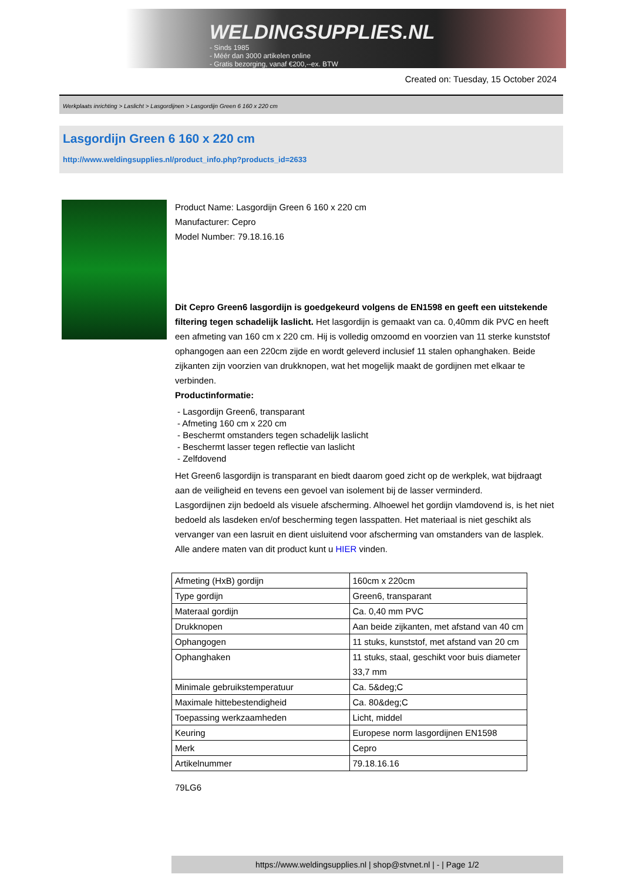WELDINGSUPPLIES.NL
- Sinds 1985
- Méér dan 3000 artikelen online
- Gratis bezorging, vanaf €200,--ex. BTW
Created on: Tuesday, 15 October 2024
Werkplaats inrichting > Laslicht > Lasgordijnen > Lasgordijn Green 6 160 x 220 cm
Lasgordijn Green 6 160 x 220 cm
http://www.weldingsupplies.nl/product_info.php?products_id=2633
Product Name: Lasgordijn Green 6 160 x 220 cm
Manufacturer: Cepro
Model Number: 79.18.16.16
Dit Cepro Green6 lasgordijn is goedgekeurd volgens de EN1598 en geeft een uitstekende filtering tegen schadelijk laslicht. Het lasgordijn is gemaakt van ca. 0,40mm dik PVC en heeft een afmeting van 160 cm x 220 cm. Hij is volledig omzoomd en voorzien van 11 sterke kunststof ophangogen aan een 220cm zijde en wordt geleverd inclusief 11 stalen ophanghaken. Beide zijkanten zijn voorzien van drukknopen, wat het mogelijk maakt de gordijnen met elkaar te verbinden.
Productinformatie:
- Lasgordijn Green6, transparant
- Afmeting 160 cm x 220 cm
- Beschermt omstanders tegen schadelijk laslicht
- Beschermt lasser tegen reflectie van laslicht
- Zelfdovend
Het Green6 lasgordijn is transparant en biedt daarom goed zicht op de werkplek, wat bijdraagt aan de veiligheid en tevens een gevoel van isolement bij de lasser verminderd.
Lasgordijnen zijn bedoeld als visuele afscherming. Alhoewel het gordijn vlamdovend is, is het niet bedoeld als lasdeken en/of bescherming tegen lasspatten. Het materiaal is niet geschikt als vervanger van een lasruit en dient uisluitend voor afscherming van omstanders van de lasplek.
Alle andere maten van dit product kunt u HIER vinden.
| Afmeting (HxB) gordijn | 160cm x 220cm |
| Type gordijn | Green6, transparant |
| Materaal gordijn | Ca. 0,40 mm PVC |
| Drukknopen | Aan beide zijkanten, met afstand van 40 cm |
| Ophangogen | 11 stuks, kunststof, met afstand van 20 cm |
| Ophanghaken | 11 stuks, staal, geschikt voor buis diameter 33,7 mm |
| Minimale gebruikstemperatuur | Ca. 5&deg;C |
| Maximale hittebestendigheid | Ca. 80&deg;C |
| Toepassing werkzaamheden | Licht, middel |
| Keuring | Europese norm lasgordijnen EN1598 |
| Merk | Cepro |
| Artikelnummer | 79.18.16.16 |
79LG6
https://www.weldingsupplies.nl | shop@stvnet.nl | - | Page 1/2